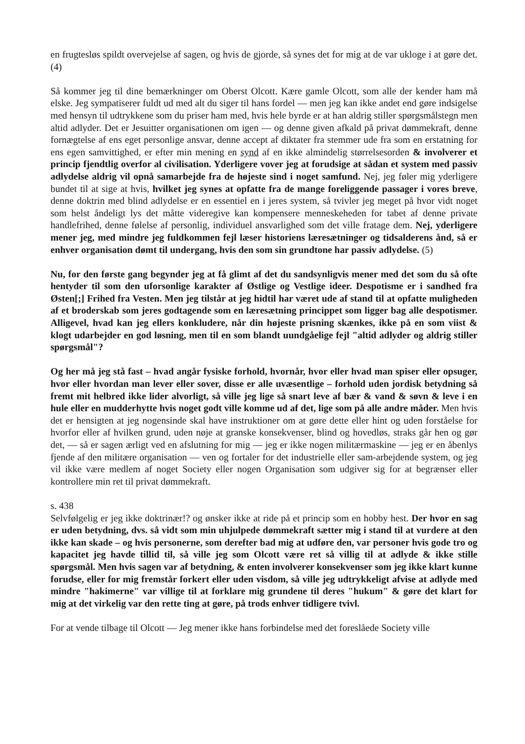en frugtesløs spildt overvejelse af sagen, og hvis de gjorde, så synes det for mig at de var ukloge i at gøre det.(4)
Så kommer jeg til dine bemærkninger om Oberst Olcott. Kære gamle Olcott, som alle der kender ham må elske. Jeg sympatiserer fuldt ud med alt du siger til hans fordel — men jeg kan ikke andet end gøre indsigelse med hensyn til udtrykkene som du priser ham med, hvis hele byrde er at han aldrig stiller spørgsmålstegn men altid adlyder. Det er Jesuitter organisationen om igen — og denne given afkald på privat dømmekraft, denne fornægtelse af ens eget personlige ansvar, denne accept af diktater fra stemmer ude fra som en erstatning for ens egen samvittighed, er efter min mening en synd af en ikke almindelig størrelsesorden & involverer et princip fjendtlig overfor al civilisation. Yderligere vover jeg at forudsige at sådan et system med passiv adlydelse aldrig vil opnå samarbejde fra de højeste sind i noget samfund. Nej, jeg føler mig yderligere bundet til at sige at hvis, hvilket jeg synes at opfatte fra de mange foreliggende passager i vores breve, denne doktrin med blind adlydelse er en essentiel en i jeres system, så tvivler jeg meget på hvor vidt noget som helst åndeligt lys det måtte videregive kan kompensere menneskeheden for tabet af denne private handlefrihed, denne følelse af personlig, individuel ansvarlighed som det ville fratage dem. Nej, yderligere mener jeg, med mindre jeg fuldkommen fejl læser historiens læresætninger og tidsalderens ånd, så er enhver organisation dømt til undergang, hvis den som sin grundtone har passiv adlydelse. (5)
Nu, for den første gang begynder jeg at få glimt af det du sandsynligvis mener med det som du så ofte hentyder til som den uforsonlige karakter af Østlige og Vestlige ideer. Despotisme er i sandhed fra Østen[;] Frihed fra Vesten. Men jeg tilstår at jeg hidtil har været ude af stand til at opfatte muligheden af et broderskab som jeres godtagende som en læresætning princippet som ligger bag alle despotismer. Alligevel, hvad kan jeg ellers konkludere, når din højeste prisning skænkes, ikke på en som viist & klogt udarbejder en god løsning, men til en som blandt uundgåelige fejl "altid adlyder og aldrig stiller spørgsmål"?
Og her må jeg stå fast – hvad angår fysiske forhold, hvornår, hvor eller hvad man spiser eller opsuger, hvor eller hvordan man lever eller sover, disse er alle uvæsentlige – forhold uden jordisk betydning så fremt mit helbred ikke lider alvorligt, så ville jeg lige så snart leve af bær & vand & søvn & leve i en hule eller en mudderhytte hvis noget godt ville komme ud af det, lige som på alle andre måder. Men hvis det er hensigten at jeg nogensinde skal have instruktioner om at gøre dette eller hint og uden forståelse for hvorfor eller af hvilken grund, uden nøje at granske konsekvenser, blind og hovedløs, straks går hen og gør det, — så er sagen ærligt ved en afslutning for mig — jeg er ikke nogen militærmaskine — jeg er en åbenlys fjende af den militære organisation — ven og fortaler for det industrielle eller sam-arbejdende system, og jeg vil ikke være medlem af noget Society eller nogen Organisation som udgiver sig for at begrænser eller kontrollere min ret til privat dømmekraft.
s. 438
Selvfølgelig er jeg ikke doktrinær!? og ønsker ikke at ride på et princip som en hobby hest. Der hvor en sag er uden betydning, dvs. så vidt som min uhjulpede dømmekraft sætter mig i stand til at vurdere at den ikke kan skade – og hvis personerne, som derefter bad mig at udføre den, var personer hvis gode tro og kapacitet jeg havde tillid til, så ville jeg som Olcott være ret så villig til at adlyde & ikke stille spørgsmål. Men hvis sagen var af betydning, & enten involverer konsekvenser som jeg ikke klart kunne forudse, eller for mig fremstår forkert eller uden visdom, så ville jeg udtrykkeligt afvise at adlyde med mindre "hakimerne" var villige til at forklare mig grundene til deres "hukum" & gøre det klart for mig at det virkelig var den rette ting at gøre, på trods enhver tidligere tvivl.
For at vende tilbage til Olcott — Jeg mener ikke hans forbindelse med det foreslåede Society ville